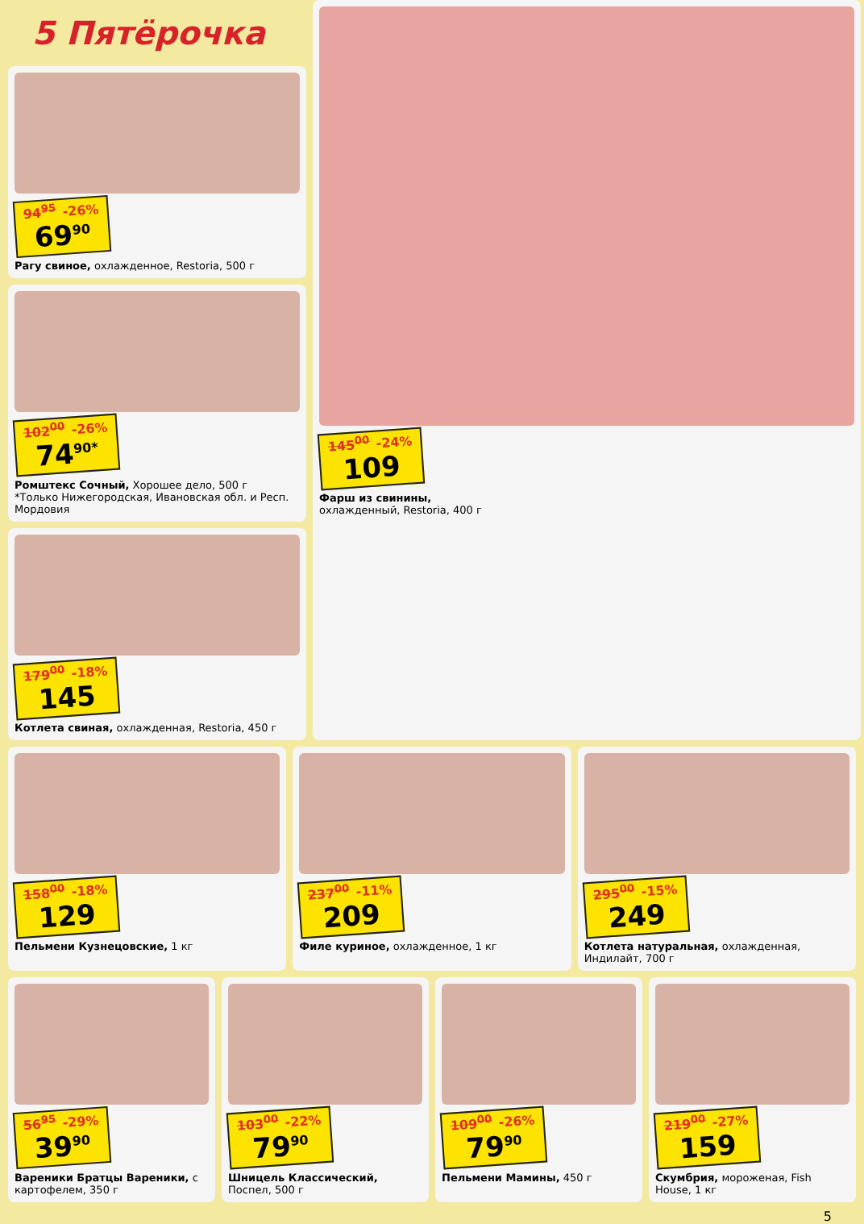5 Пятёрочка
94<sup>95</sup> -26% 69<sup>90</sup>
Рагу свиное, охлажденное, Restoria, 500 г
102<sup>00</sup> -26% 74<sup>90*</sup>
Ромштекс Сочный, Хорошее дело, 500 г
*Только Нижегородская, Ивановская обл. и Респ. Мордовия
179<sup>00</sup> -18% 145
Котлета свиная, охлажденная, Restoria, 450 г
145<sup>00</sup> -24% 109
Фарш из свинины,
охлажденный, Restoria, 400 г
158<sup>00</sup> -18% 129
Пельмени Кузнецовские, 1 кг
237<sup>00</sup> -11% 209
Филе куриное, охлажденное, 1 кг
295<sup>00</sup> -15% 249
Котлета натуральная, охлажденная, Индилайт, 700 г
56<sup>95</sup> -29% 39<sup>90</sup>
Вареники Братцы Вареники, с картофелем, 350 г
103<sup>00</sup> -22% 79<sup>90</sup>
Шницель Классический, Поспел, 500 г
109<sup>00</sup> -26% 79<sup>90</sup>
Пельмени Мамины, 450 г
219<sup>00</sup> -27% 159
Скумбрия, мороженая, Fish House, 1 кг
5